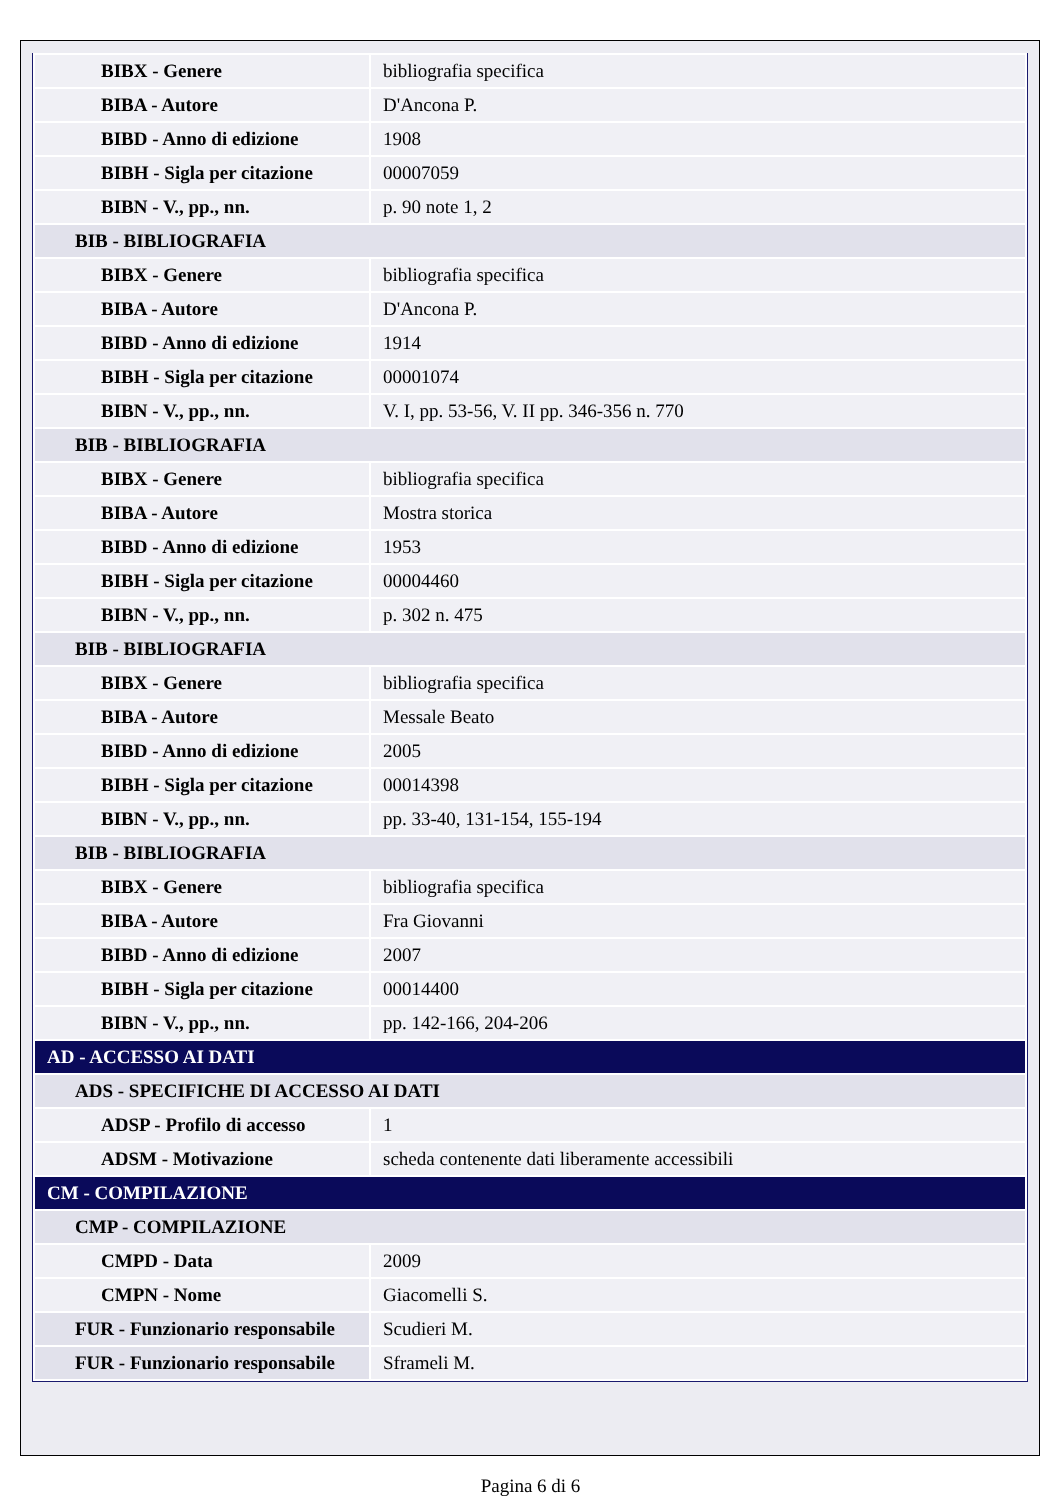| BIBX - Genere | bibliografia specifica |
| BIBA - Autore | D'Ancona P. |
| BIBD - Anno di edizione | 1908 |
| BIBH - Sigla per citazione | 00007059 |
| BIBN - V., pp., nn. | p. 90 note 1, 2 |
| BIB - BIBLIOGRAFIA | |
| BIBX - Genere | bibliografia specifica |
| BIBA - Autore | D'Ancona P. |
| BIBD - Anno di edizione | 1914 |
| BIBH - Sigla per citazione | 00001074 |
| BIBN - V., pp., nn. | V. I, pp. 53-56, V. II pp. 346-356 n. 770 |
| BIB - BIBLIOGRAFIA | |
| BIBX - Genere | bibliografia specifica |
| BIBA - Autore | Mostra storica |
| BIBD - Anno di edizione | 1953 |
| BIBH - Sigla per citazione | 00004460 |
| BIBN - V., pp., nn. | p. 302 n. 475 |
| BIB - BIBLIOGRAFIA | |
| BIBX - Genere | bibliografia specifica |
| BIBA - Autore | Messale Beato |
| BIBD - Anno di edizione | 2005 |
| BIBH - Sigla per citazione | 00014398 |
| BIBN - V., pp., nn. | pp. 33-40, 131-154, 155-194 |
| BIB - BIBLIOGRAFIA | |
| BIBX - Genere | bibliografia specifica |
| BIBA - Autore | Fra Giovanni |
| BIBD - Anno di edizione | 2007 |
| BIBH - Sigla per citazione | 00014400 |
| BIBN - V., pp., nn. | pp. 142-166, 204-206 |
| AD - ACCESSO AI DATI | |
| ADS - SPECIFICHE DI ACCESSO AI DATI | |
| ADSP - Profilo di accesso | 1 |
| ADSM - Motivazione | scheda contenente dati liberamente accessibili |
| CM - COMPILAZIONE | |
| CMP - COMPILAZIONE | |
| CMPD - Data | 2009 |
| CMPN - Nome | Giacomelli S. |
| FUR - Funzionario responsabile | Scudieri M. |
| FUR - Funzionario responsabile | Sframeli M. |
Pagina 6 di 6